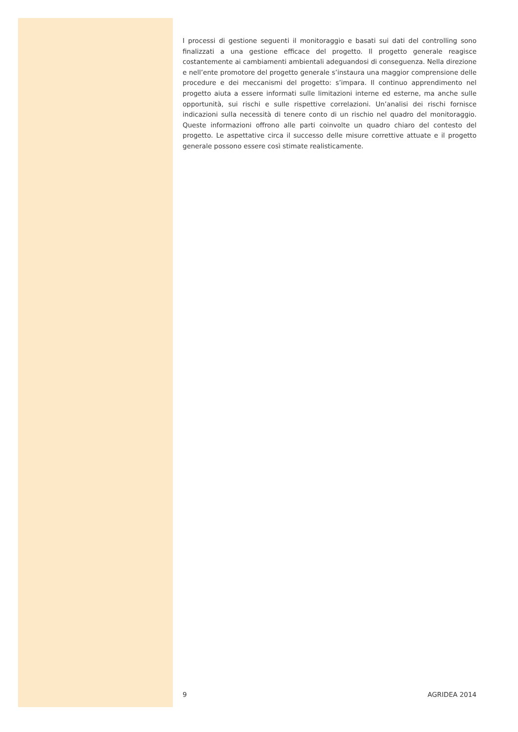I processi di gestione seguenti il monitoraggio e basati sui dati del controlling sono finalizzati a una gestione efficace del progetto. Il progetto generale reagisce costantemente ai cambiamenti ambientali adeguandosi di conseguenza. Nella direzione e nell’ente promotore del progetto generale s’instaura una maggior comprensione delle procedure e dei meccanismi del progetto: s’impara. Il continuo apprendimento nel progetto aiuta a essere informati sulle limitazioni interne ed esterne, ma anche sulle opportunità, sui rischi e sulle rispettive correlazioni. Un’analisi dei rischi fornisce indicazioni sulla necessità di tenere conto di un rischio nel quadro del monitoraggio. Queste informazioni offrono alle parti coinvolte un quadro chiaro del contesto del progetto. Le aspettative circa il successo delle misure correttive attuate e il progetto generale possono essere così stimate realisticamente.
9 AGRIDEA 2014